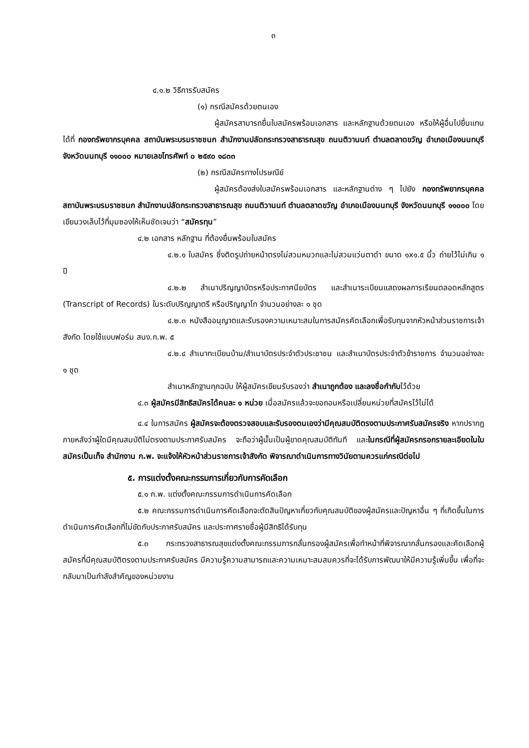๓
๔.๑.๒ วิธีการรับสมัคร
(๑) กรณีสมัครด้วยตนเอง
ผู้สมัครสามารถยื่นใบสมัครพร้อมเอกสาร และหลักฐานด้วยตนเอง หรือให้ผู้อื่นไปยื่นแทนได้ที่ กองทรัพยากรบุคคล สถาบันพระบรมราชชนก สำนักงานปลัดกระทรวงสาธารณสุข ถนนติวานนท์ ตำบลตลาดขวัญ อำเภอเมืองนนทบุรี จังหวัดนนทบุรี ๑๑๐๐๐ หมายเลขโทรศัพท์ ๐ ๒๕๙๐ ๑๘๓๓
(๒) กรณีสมัครทางไปรษณีย์
ผู้สมัครต้องส่งใบสมัครพร้อมเอกสาร และหลักฐานต่าง ๆ ไปยัง กองทรัพยากรบุคคล สถาบันพระบรมราชชนก สำนักงานปลัดกระทรวงสาธารณสุข ถนนติวานนท์ ตำบลตลาดขวัญ อำเภอเมืองนนทบุรี จังหวัดนนทบุรี ๑๑๐๐๐ โดยเขียนวงเล็บไว้ที่มุมซองให้เห็นชัดเจนว่า “สมัครทุน”
๔.๒ เอกสาร หลักฐาน ที่ต้องยื่นพร้อมใบสมัคร
๔.๒.๑ ใบสมัคร ซึ่งติดรูปถ่ายหน้าตรงไม่สวมหมวกและไม่สวมแว่นตาดำ ขนาด ๑x๑.๕ นิ้ว ถ่ายไว้ไม่เกิน ๑ ปี
๔.๒.๒ สำเนาปริญญาบัตรหรือประกาศนียบัตร และสำเนาระเบียนแสดงผลการเรียนตลอดหลักสูตร (Transcript of Records) ในระดับปริญญาตรี หรือปริญญาโท จำนวนอย่างละ ๑ ชุด
๔.๒.๓ หนังสืออนุญาตและรับรองความเหมาะสมในการสมัครคัดเลือกเพื่อรับทุนจากหัวหน้าส่วนราชการเจ้าสังกัด โดยใช้แบบฟอร์ม สนง.ก.พ. ๕
๔.๒.๔ สำเนาทะเบียนบ้าน/สำเนาบัตรประจำตัวประชาชน และสำเนาบัตรประจำตัวข้าราชการ จำนวนอย่างละ ๑ ชุด
สำเนาหลักฐานทุกฉบับ ให้ผู้สมัครเขียนรับรองว่า สำเนาถูกต้อง และลงชื่อกำกับไว้ด้วย
๔.๓ ผู้สมัครมีสิทธิสมัครได้คนละ ๑ หน่วย เมื่อสมัครแล้วจะขอถอนหรือเปลี่ยนหน่วยที่สมัครไว้ไม่ได้
๔.๔ ในการสมัคร ผู้สมัครจะต้องตรวจสอบและรับรองตนเองว่ามีคุณสมบัติตรงตามประกาศรับสมัครจริง หากปรากฏภายหลังว่าผู้ใดมีคุณสมบัติไม่ตรงตามประกาศรับสมัคร จะถือว่าผู้นั้นเป็นผู้ขาดคุณสมบัติทันที และในกรณีที่ผู้สมัครกรอกรายละเอียดในใบสมัครเป็นเท็จ สำนักงาน ก.พ. จะแจ้งให้หัวหน้าส่วนราชการเจ้าสังกัด พิจารณาดำเนินการทางวินัยตามควรแก่กรณีต่อไป
๕. การแต่งตั้งคณะกรรมการเกี่ยวกับการคัดเลือก
๕.๑ ก.พ. แต่งตั้งคณะกรรมการดำเนินการคัดเลือก
๕.๒ คณะกรรมการดำเนินการคัดเลือกจะตัดสินปัญหาเกี่ยวกับคุณสมบัติของผู้สมัครและปัญหาอื่น ๆ ที่เกิดขึ้นในการดำเนินการคัดเลือกที่ไม่ขัดกับประกาศรับสมัคร และประกาศรายชื่อผู้มีสิทธิได้รับทุน
๕.๓ กระทรวงสาธารณสุขแต่งตั้งคณะกรรมการกลั่นกรองผู้สมัครเพื่อทำหน้าที่พิจารณากลั่นกรองและคัดเลือกผู้สมัครที่มีคุณสมบัติตรงตามประกาศรับสมัคร มีความรู้ความสามารถและความเหมาะสมสมควรที่จะได้รับการพัฒนาให้มีความรู้เพิ่มขึ้น เพื่อที่จะกลับมาเป็นกำลังสำคัญของหน่วยงาน